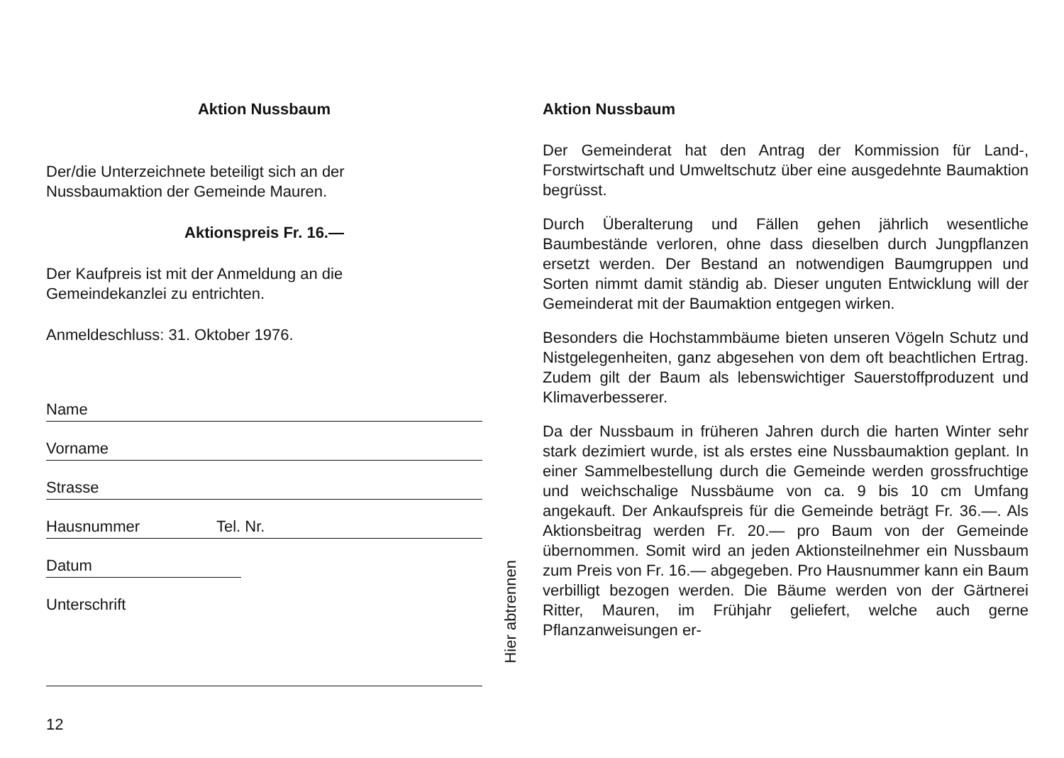Aktion Nussbaum
Der/die Unterzeichnete beteiligt sich an der
Nussbaumaktion der Gemeinde Mauren.
Aktionspreis Fr. 16.—
Der Kaufpreis ist mit der Anmeldung an die
Gemeindekanzlei zu entrichten.
Anmeldeschluss: 31. Oktober 1976.
Name
Vorname
Strasse
Hausnummer Tel. Nr.
Datum
Unterschrift
12
Hier abtrennen
Aktion Nussbaum
Der Gemeinderat hat den Antrag der Kommission für Land-, Forstwirtschaft und Umweltschutz über eine ausgedehnte Baumaktion begrüsst.
Durch Überalterung und Fällen gehen jährlich wesentliche Baumbestände verloren, ohne dass dieselben durch Jungpflanzen ersetzt werden. Der Bestand an notwendigen Baumgruppen und Sorten nimmt damit ständig ab. Dieser unguten Entwicklung will der Gemeinderat mit der Baumaktion entgegen wirken.
Besonders die Hochstammbäume bieten unseren Vögeln Schutz und Nistgelegenheiten, ganz abgesehen von dem oft beachtlichen Ertrag. Zudem gilt der Baum als lebenswichtiger Sauerstoffproduzent und Klimaverbesserer.
Da der Nussbaum in früheren Jahren durch die harten Winter sehr stark dezimiert wurde, ist als erstes eine Nussbaumaktion geplant. In einer Sammelbestellung durch die Gemeinde werden grossfruchtige und weichschalige Nussbäume von ca. 9 bis 10 cm Umfang angekauft. Der Ankaufspreis für die Gemeinde beträgt Fr. 36.—. Als Aktionsbeitrag werden Fr. 20.— pro Baum von der Gemeinde übernommen. Somit wird an jeden Aktionsteilnehmer ein Nussbaum zum Preis von Fr. 16.— abgegeben. Pro Hausnummer kann ein Baum verbilligt bezogen werden. Die Bäume werden von der Gärtnerei Ritter, Mauren, im Frühjahr geliefert, welche auch gerne Pflanzanweisungen er-